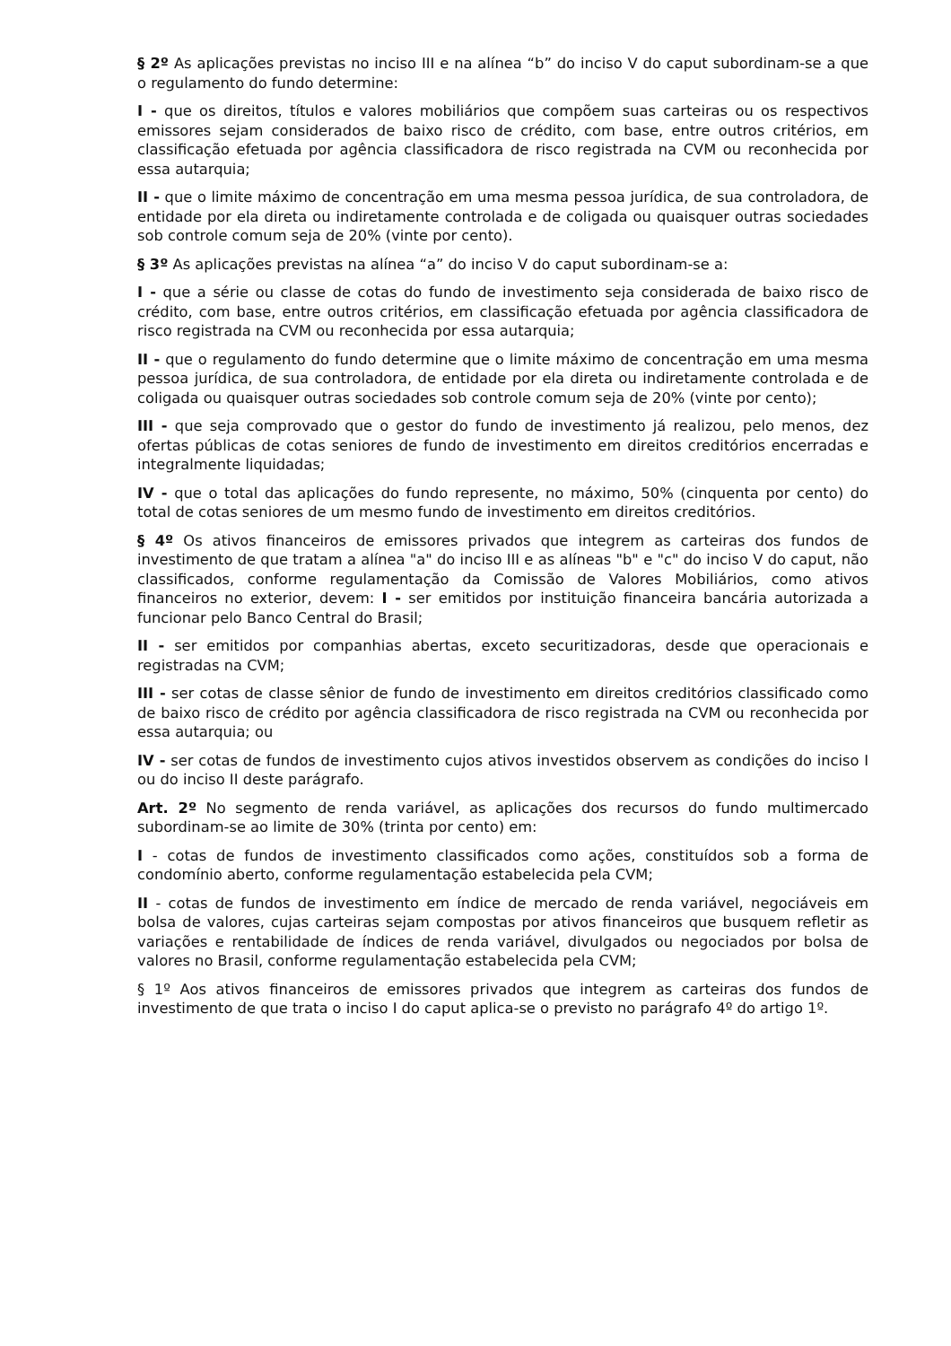§ 2º As aplicações previstas no inciso III e na alínea “b” do inciso V do caput subordinam-se a que o regulamento do fundo determine:
I - que os direitos, títulos e valores mobiliários que compõem suas carteiras ou os respectivos emissores sejam considerados de baixo risco de crédito, com base, entre outros critérios, em classificação efetuada por agência classificadora de risco registrada na CVM ou reconhecida por essa autarquia;
II - que o limite máximo de concentração em uma mesma pessoa jurídica, de sua controladora, de entidade por ela direta ou indiretamente controlada e de coligada ou quaisquer outras sociedades sob controle comum seja de 20% (vinte por cento).
§ 3º As aplicações previstas na alínea “a” do inciso V do caput subordinam-se a:
I - que a série ou classe de cotas do fundo de investimento seja considerada de baixo risco de crédito, com base, entre outros critérios, em classificação efetuada por agência classificadora de risco registrada na CVM ou reconhecida por essa autarquia;
II - que o regulamento do fundo determine que o limite máximo de concentração em uma mesma pessoa jurídica, de sua controladora, de entidade por ela direta ou indiretamente controlada e de coligada ou quaisquer outras sociedades sob controle comum seja de 20% (vinte por cento);
III - que seja comprovado que o gestor do fundo de investimento já realizou, pelo menos, dez ofertas públicas de cotas seniores de fundo de investimento em direitos creditórios encerradas e integralmente liquidadas;
IV - que o total das aplicações do fundo represente, no máximo, 50% (cinquenta por cento) do total de cotas seniores de um mesmo fundo de investimento em direitos creditórios.
§ 4º Os ativos financeiros de emissores privados que integrem as carteiras dos fundos de investimento de que tratam a alínea "a" do inciso III e as alíneas "b" e "c" do inciso V do caput, não classificados, conforme regulamentação da Comissão de Valores Mobiliários, como ativos financeiros no exterior, devem: I - ser emitidos por instituição financeira bancária autorizada a funcionar pelo Banco Central do Brasil;
II - ser emitidos por companhias abertas, exceto securitizadoras, desde que operacionais e registradas na CVM;
III - ser cotas de classe sênior de fundo de investimento em direitos creditórios classificado como de baixo risco de crédito por agência classificadora de risco registrada na CVM ou reconhecida por essa autarquia; ou
IV - ser cotas de fundos de investimento cujos ativos investidos observem as condições do inciso I ou do inciso II deste parágrafo.
Art. 2º No segmento de renda variável, as aplicações dos recursos do fundo multimercado subordinam-se ao limite de 30% (trinta por cento) em:
I - cotas de fundos de investimento classificados como ações, constituídos sob a forma de condomínio aberto, conforme regulamentação estabelecida pela CVM;
II - cotas de fundos de investimento em índice de mercado de renda variável, negociáveis em bolsa de valores, cujas carteiras sejam compostas por ativos financeiros que busquem refletir as variações e rentabilidade de índices de renda variável, divulgados ou negociados por bolsa de valores no Brasil, conforme regulamentação estabelecida pela CVM;
§ 1º Aos ativos financeiros de emissores privados que integrem as carteiras dos fundos de investimento de que trata o inciso I do caput aplica-se o previsto no parágrafo 4º do artigo 1º.